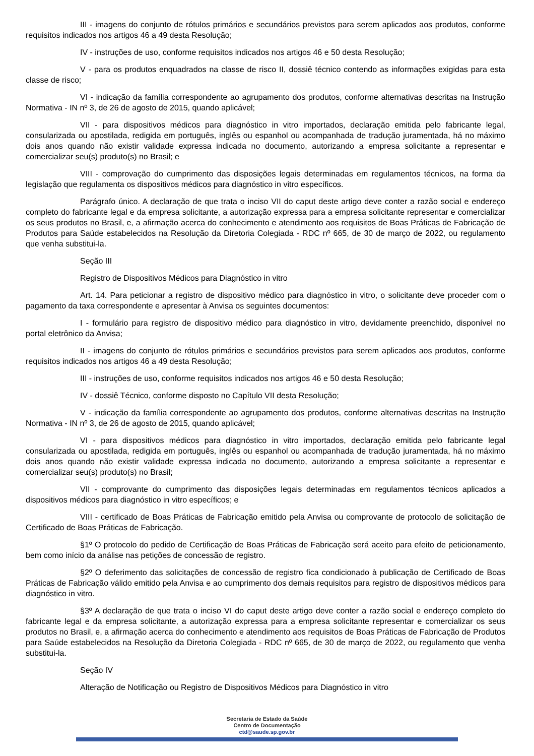III - imagens do conjunto de rótulos primários e secundários previstos para serem aplicados aos produtos, conforme requisitos indicados nos artigos 46 a 49 desta Resolução;
IV - instruções de uso, conforme requisitos indicados nos artigos 46 e 50 desta Resolução;
V - para os produtos enquadrados na classe de risco II, dossiê técnico contendo as informações exigidas para esta classe de risco;
VI - indicação da família correspondente ao agrupamento dos produtos, conforme alternativas descritas na Instrução Normativa - IN nº 3, de 26 de agosto de 2015, quando aplicável;
VII - para dispositivos médicos para diagnóstico in vitro importados, declaração emitida pelo fabricante legal, consularizada ou apostilada, redigida em português, inglês ou espanhol ou acompanhada de tradução juramentada, há no máximo dois anos quando não existir validade expressa indicada no documento, autorizando a empresa solicitante a representar e comercializar seu(s) produto(s) no Brasil; e
VIII - comprovação do cumprimento das disposições legais determinadas em regulamentos técnicos, na forma da legislação que regulamenta os dispositivos médicos para diagnóstico in vitro específicos.
Parágrafo único. A declaração de que trata o inciso VII do caput deste artigo deve conter a razão social e endereço completo do fabricante legal e da empresa solicitante, a autorização expressa para a empresa solicitante representar e comercializar os seus produtos no Brasil, e, a afirmação acerca do conhecimento e atendimento aos requisitos de Boas Práticas de Fabricação de Produtos para Saúde estabelecidos na Resolução da Diretoria Colegiada - RDC nº 665, de 30 de março de 2022, ou regulamento que venha substitui-la.
Seção III
Registro de Dispositivos Médicos para Diagnóstico in vitro
Art. 14. Para peticionar a registro de dispositivo médico para diagnóstico in vitro, o solicitante deve proceder com o pagamento da taxa correspondente e apresentar à Anvisa os seguintes documentos:
I - formulário para registro de dispositivo médico para diagnóstico in vitro, devidamente preenchido, disponível no portal eletrônico da Anvisa;
II - imagens do conjunto de rótulos primários e secundários previstos para serem aplicados aos produtos, conforme requisitos indicados nos artigos 46 a 49 desta Resolução;
III - instruções de uso, conforme requisitos indicados nos artigos 46 e 50 desta Resolução;
IV - dossiê Técnico, conforme disposto no Capítulo VII desta Resolução;
V - indicação da família correspondente ao agrupamento dos produtos, conforme alternativas descritas na Instrução Normativa - IN nº 3, de 26 de agosto de 2015, quando aplicável;
VI - para dispositivos médicos para diagnóstico in vitro importados, declaração emitida pelo fabricante legal consularizada ou apostilada, redigida em português, inglês ou espanhol ou acompanhada de tradução juramentada, há no máximo dois anos quando não existir validade expressa indicada no documento, autorizando a empresa solicitante a representar e comercializar seu(s) produto(s) no Brasil;
VII - comprovante do cumprimento das disposições legais determinadas em regulamentos técnicos aplicados a dispositivos médicos para diagnóstico in vitro específicos; e
VIII - certificado de Boas Práticas de Fabricação emitido pela Anvisa ou comprovante de protocolo de solicitação de Certificado de Boas Práticas de Fabricação.
§1º O protocolo do pedido de Certificação de Boas Práticas de Fabricação será aceito para efeito de peticionamento, bem como início da análise nas petições de concessão de registro.
§2º O deferimento das solicitações de concessão de registro fica condicionado à publicação de Certificado de Boas Práticas de Fabricação válido emitido pela Anvisa e ao cumprimento dos demais requisitos para registro de dispositivos médicos para diagnóstico in vitro.
§3º A declaração de que trata o inciso VI do caput deste artigo deve conter a razão social e endereço completo do fabricante legal e da empresa solicitante, a autorização expressa para a empresa solicitante representar e comercializar os seus produtos no Brasil, e, a afirmação acerca do conhecimento e atendimento aos requisitos de Boas Práticas de Fabricação de Produtos para Saúde estabelecidos na Resolução da Diretoria Colegiada - RDC nº 665, de 30 de março de 2022, ou regulamento que venha substitui-la.
Seção IV
Alteração de Notificação ou Registro de Dispositivos Médicos para Diagnóstico in vitro
Secretaria de Estado da Saúde
Centro de Documentação
ctd@saude.sp.gov.br